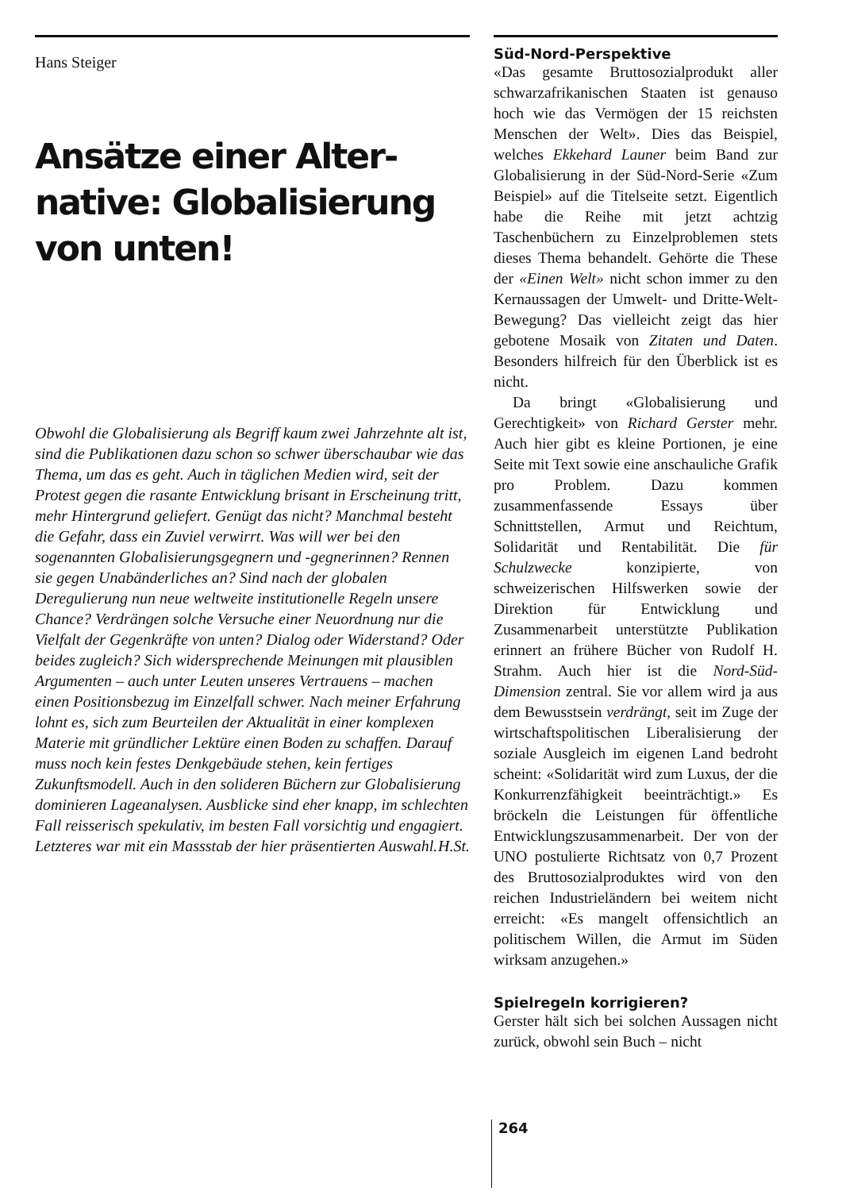Hans Steiger
Ansätze einer Alter-native: Globalisierung von unten!
Obwohl die Globalisierung als Begriff kaum zwei Jahrzehnte alt ist, sind die Publikationen dazu schon so schwer überschaubar wie das Thema, um das es geht. Auch in täglichen Medien wird, seit der Protest gegen die rasante Entwicklung brisant in Erscheinung tritt, mehr Hintergrund geliefert. Genügt das nicht? Manchmal besteht die Gefahr, dass ein Zuviel verwirrt. Was will wer bei den sogenannten Globalisierungsgegnern und -gegnerinnen? Rennen sie gegen Unabänderliches an? Sind nach der globalen Deregulierung nun neue weltweite institutionelle Regeln unsere Chance? Verdrängen solche Versuche einer Neuordnung nur die Vielfalt der Gegenkräfte von unten? Dialog oder Widerstand? Oder beides zugleich? Sich widersprechende Meinungen mit plausiblen Argumenten – auch unter Leuten unseres Vertrauens – machen einen Positionsbezug im Einzelfall schwer. Nach meiner Erfahrung lohnt es, sich zum Beurteilen der Aktualität in einer komplexen Materie mit gründlicher Lektüre einen Boden zu schaffen. Darauf muss noch kein festes Denkgebäude stehen, kein fertiges Zukunftsmodell. Auch in den solideren Büchern zur Globalisierung dominieren Lageanalysen. Ausblicke sind eher knapp, im schlechten Fall reisserisch spekulativ, im besten Fall vorsichtig und engagiert. Letzteres war mit ein Massstab der hier präsentierten Auswahl. H.St.
Süd-Nord-Perspektive
«Das gesamte Bruttosozialprodukt aller schwarzafrikanischen Staaten ist genauso hoch wie das Vermögen der 15 reichsten Menschen der Welt». Dies das Beispiel, welches Ekkehard Launer beim Band zur Globalisierung in der Süd-Nord-Serie «Zum Beispiel» auf die Titelseite setzt. Eigentlich habe die Reihe mit jetzt achtzig Taschenbüchern zu Einzelproblemen stets dieses Thema behandelt. Gehörte die These der «Einen Welt» nicht schon immer zu den Kernaussagen der Umwelt- und Dritte-Welt-Bewegung? Das vielleicht zeigt das hier gebotene Mosaik von Zitaten und Daten. Besonders hilfreich für den Überblick ist es nicht.
Da bringt «Globalisierung und Gerechtigkeit» von Richard Gerster mehr. Auch hier gibt es kleine Portionen, je eine Seite mit Text sowie eine anschauliche Grafik pro Problem. Dazu kommen zusammenfassende Essays über Schnittstellen, Armut und Reichtum, Solidarität und Rentabilität. Die für Schulzwecke konzipierte, von schweizerischen Hilfswerken sowie der Direktion für Entwicklung und Zusammenarbeit unterstützte Publikation erinnert an frühere Bücher von Rudolf H. Strahm. Auch hier ist die Nord-Süd-Dimension zentral. Sie vor allem wird ja aus dem Bewusstsein verdrängt, seit im Zuge der wirtschaftspolitischen Liberalisierung der soziale Ausgleich im eigenen Land bedroht scheint: «Solidarität wird zum Luxus, der die Konkurrenzfähigkeit beeinträchtigt.» Es bröckeln die Leistungen für öffentliche Entwicklungszusammenarbeit. Der von der UNO postulierte Richtsatz von 0,7 Prozent des Bruttosozialproduktes wird von den reichen Industrieländern bei weitem nicht erreicht: «Es mangelt offensichtlich an politischem Willen, die Armut im Süden wirksam anzugehen.»
Spielregeln korrigieren?
Gerster hält sich bei solchen Aussagen nicht zurück, obwohl sein Buch – nicht
264